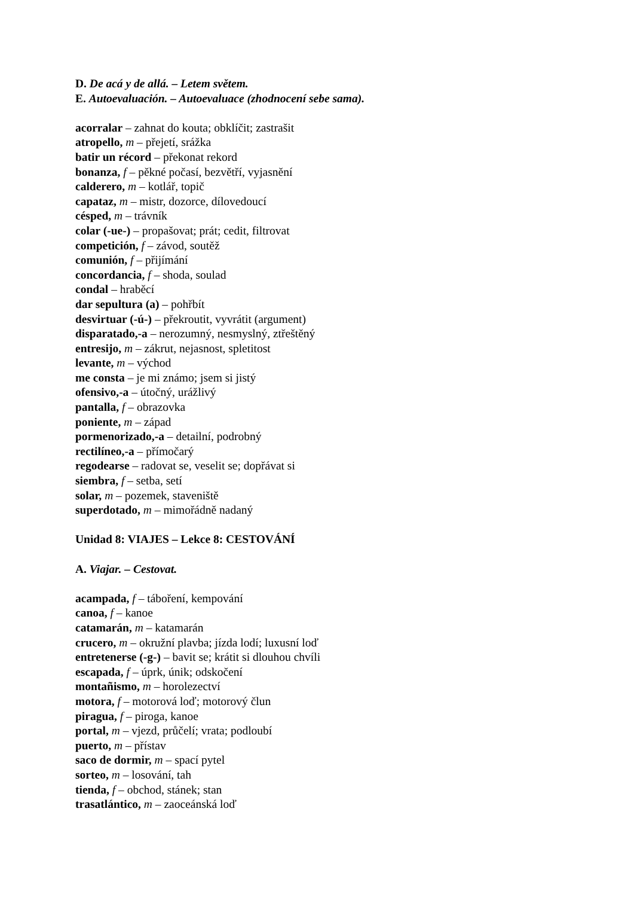D. De acá y de allá. – Letem světem.
E. Autoevaluación. – Autoevaluace (zhodnocení sebe sama).
acorralar – zahnat do kouta; obklíčit; zastrašit
atropello, m – přejetí, srážka
batir un récord – překonat rekord
bonanza, f – pěkné počasí, bezvětří, vyjasnění
calderero, m – kotlář, topič
capataz, m – mistr, dozorce, dílovedoucí
césped, m – trávník
colar (-ue-) – propašovat; prát; cedit, filtrovat
competición, f – závod, soutěž
comunión, f – přijímání
concordancia, f – shoda, soulad
condal – hraběcí
dar sepultura (a) – pohřbít
desvirtuar (-ú-) – překroutit, vyvrátit (argument)
disparatado,-a – nerozumný, nesmyslný, ztřeštěný
entresijo, m – zákrut, nejasnost, spletitost
levante, m – východ
me consta – je mi známo; jsem si jistý
ofensivo,-a – útočný, urážlivý
pantalla, f – obrazovka
poniente, m – západ
pormenorizado,-a – detailní, podrobný
rectilíneo,-a – přímočarý
regodearse – radovat se, veselit se; dopřávat si
siembra, f – setba, setí
solar, m – pozemek, staveniště
superdotado, m – mimořádně nadaný
Unidad 8: VIAJES – Lekce 8: CESTOVÁNÍ
A. Viajar. – Cestovat.
acampada, f – táboření, kempování
canoa, f – kanoe
catamarán, m – katamarán
crucero, m – okružní plavba; jízda lodí; luxusní loď
entretenerse (-g-) – bavit se; krátit si dlouhou chvíli
escapada, f – úprk, únik; odskočení
montañismo, m – horolezectví
motora, f – motorová loď; motorový člun
piragua, f – piroga, kanoe
portal, m – vjezd, průčelí; vrata; podloubí
puerto, m – přístav
saco de dormir, m – spací pytel
sorteo, m – losování, tah
tienda, f – obchod, stánek; stan
trasatlántico, m – zaoceánská loď